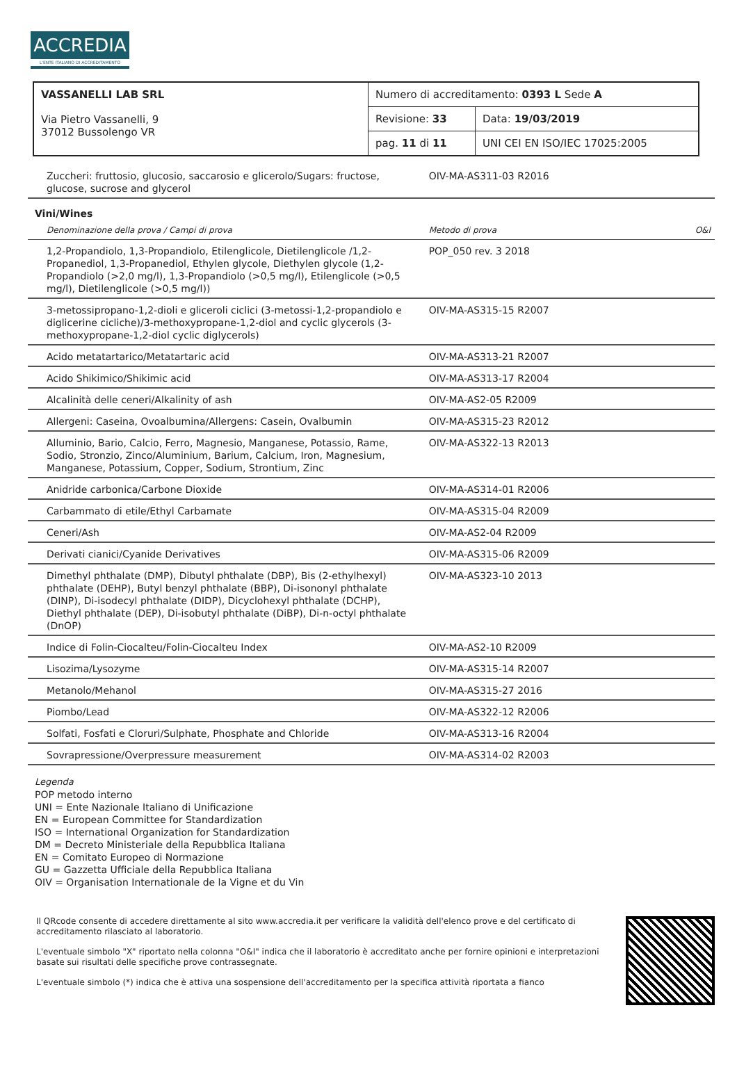ACCREDIA
L'ENTE ITALIANO DI ACCREDITAMENTO
| VASSANELLI LAB SRL Via Pietro Vassanelli, 9 37012 Bussolengo VR | Numero di accreditamento: 0393 L Sede A | |
| | Revisione: 33 | Data: 19/03/2019 |
| | pag. 11 di 11 | UNI CEI EN ISO/IEC 17025:2005 |
| Zuccheri: fruttosio, glucosio, saccarosio e glicerolo/Sugars: fructose, glucose, sucrose and glycerol | OIV-MA-AS311-03 R2016 | |
| Vini/Wines | | |
| Denominazione della prova / Campi di prova | Metodo di prova | O&I |
| 1,2-Propandiolo, 1,3-Propandiolo, Etilenglicole, Dietilenglicole /1,2-Propanediol, 1,3-Propanediol, Ethylen glycole, Diethylen glycole (1,2-Propandiolo (>2,0 mg/l), 1,3-Propandiolo (>0,5 mg/l), Etilenglicole (>0,5 mg/l), Dietilenglicole (>0,5 mg/l)) | POP_050 rev. 3 2018 | |
| 3-metossipropano-1,2-dioli e glicerolі ciclici (3-metossi-1,2-propandiolo e diglicerine cicliche)/3-methoxypropane-1,2-diol and cyclic glycerols (3-methoxypropane-1,2-diol cyclic diglycerols) | OIV-MA-AS315-15 R2007 | |
| Acido metatartarico/Metatartaric acid | OIV-MA-AS313-21 R2007 | |
| Acido Shikimico/Shikimic acid | OIV-MA-AS313-17 R2004 | |
| Alcalinità delle ceneri/Alkalinity of ash | OIV-MA-AS2-05 R2009 | |
| Allergeni: Caseina, Ovoalbumina/Allergens: Casein, Ovalbumin | OIV-MA-AS315-23 R2012 | |
| Alluminio, Bario, Calcio, Ferro, Magnesio, Manganese, Potassio, Rame, Sodio, Stronzio, Zinco/Aluminium, Barium, Calcium, Iron, Magnesium, Manganese, Potassium, Copper, Sodium, Strontium, Zinc | OIV-MA-AS322-13 R2013 | |
| Anidride carbonica/Carbone Dioxide | OIV-MA-AS314-01 R2006 | |
| Carbammato di etile/Ethyl Carbamate | OIV-MA-AS315-04 R2009 | |
| Ceneri/Ash | OIV-MA-AS2-04 R2009 | |
| Derivati cianici/Cyanide Derivatives | OIV-MA-AS315-06 R2009 | |
| Dimethyl phthalate (DMP), Dibutyl phthalate (DBP), Bis (2-ethylhexyl) phthalate (DEHP), Butyl benzyl phthalate (BBP), Di-isononyl phthalate (DINP), Di-isodecyl phthalate (DIDP), Dicyclohexyl phthalate (DCHP), Diethyl phthalate (DEP), Di-isobutyl phthalate (DiBP), Di-n-octyl phthalate (DnOP) | OIV-MA-AS323-10 2013 | |
| Indice di Folin-Ciocalteu/Folin-Ciocalteu Index | OIV-MA-AS2-10 R2009 | |
| Lisozima/Lysozyme | OIV-MA-AS315-14 R2007 | |
| Metanolo/Mehanol | OIV-MA-AS315-27 2016 | |
| Piombo/Lead | OIV-MA-AS322-12 R2006 | |
| Solfati, Fosfati e Cloruri/Sulphate, Phosphate and Chloride | OIV-MA-AS313-16 R2004 | |
| Sovrapressione/Overpressure measurement | OIV-MA-AS314-02 R2003 | |
Legenda
POP metodo interno
UNI = Ente Nazionale Italiano di Unificazione
EN = European Committee for Standardization
ISO = International Organization for Standardization
DM = Decreto Ministeriale della Repubblica Italiana
EN = Comitato Europeo di Normazione
GU = Gazzetta Ufficiale della Repubblica Italiana
OIV = Organisation Internationale de la Vigne et du Vin
Il QRcode consente di accedere direttamente al sito www.accredia.it per verificare la validità dell'elenco prove e del certificato di accreditamento rilasciato al laboratorio.
L'eventuale simbolo "X" riportato nella colonna "O&I" indica che il laboratorio è accreditato anche per fornire opinioni e interpretazioni basate sui risultati delle specifiche prove contrassegnate.
L'eventuale simbolo (*) indica che è attiva una sospensione dell'accreditamento per la specifica attività riportata a fianco